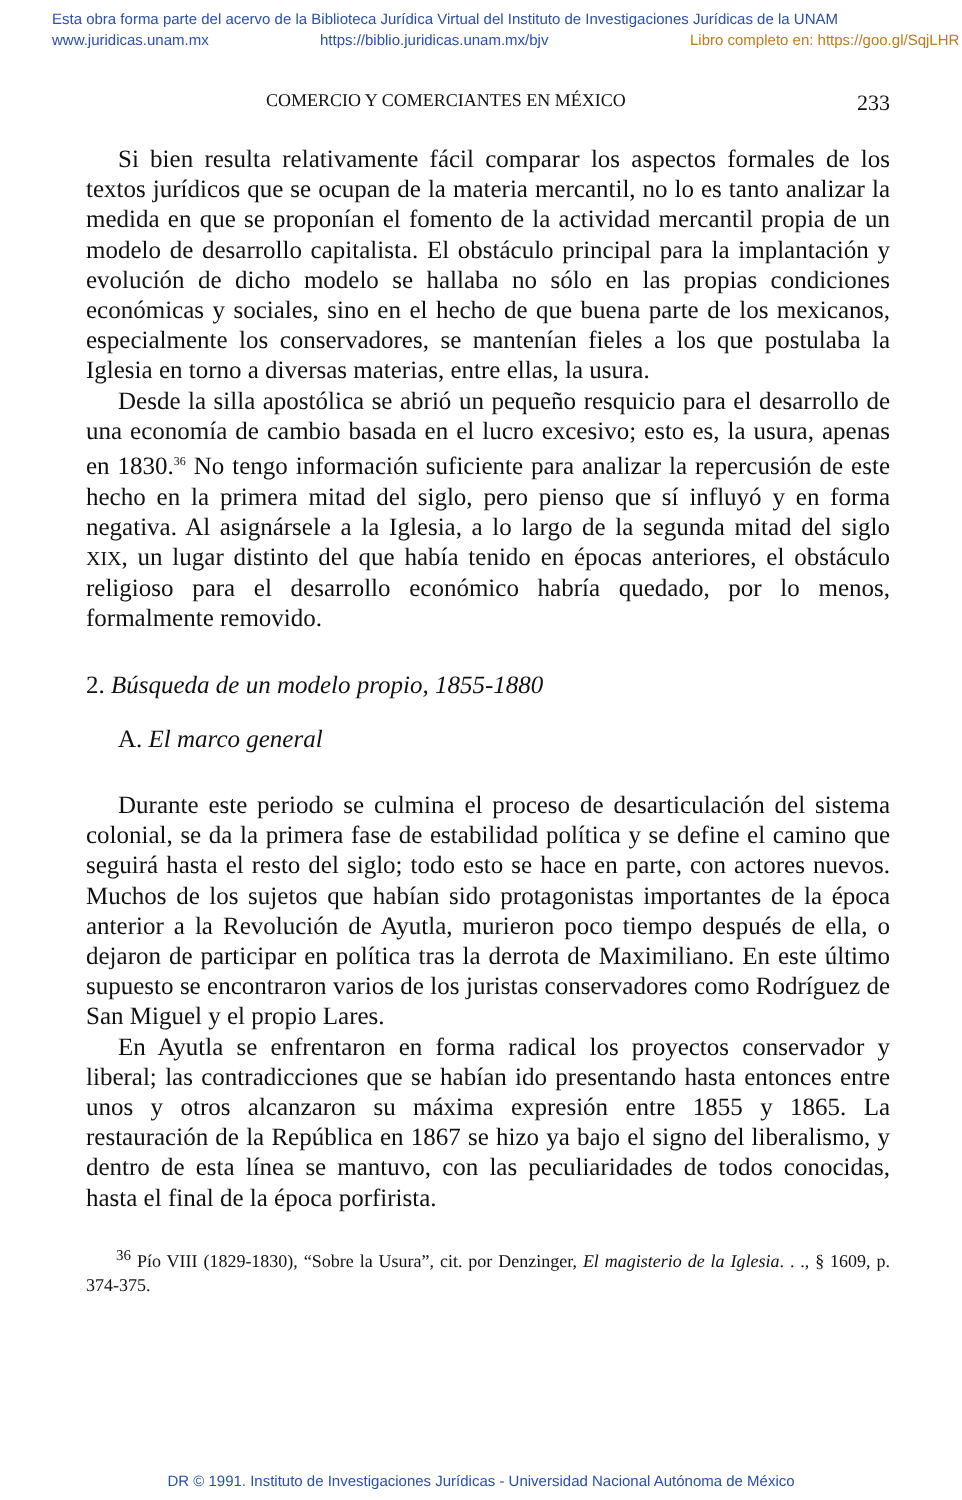Esta obra forma parte del acervo de la Biblioteca Jurídica Virtual del Instituto de Investigaciones Jurídicas de la UNAM
www.juridicas.unam.mx https://biblio.juridicas.unam.mx/bjv Libro completo en: https://goo.gl/SqjLHR
COMERCIO Y COMERCIANTES EN MÉXICO 233
Si bien resulta relativamente fácil comparar los aspectos formales de los textos jurídicos que se ocupan de la materia mercantil, no lo es tanto analizar la medida en que se proponían el fomento de la actividad mercantil propia de un modelo de desarrollo capitalista. El obstáculo principal para la implantación y evolución de dicho modelo se hallaba no sólo en las propias condiciones económicas y sociales, sino en el hecho de que buena parte de los mexicanos, especialmente los conservadores, se mantenían fieles a los que postulaba la Iglesia en torno a diversas materias, entre ellas, la usura.
Desde la silla apostólica se abrió un pequeño resquicio para el desarrollo de una economía de cambio basada en el lucro excesivo; esto es, la usura, apenas en 1830.<sup>36</sup> No tengo información suficiente para analizar la repercusión de este hecho en la primera mitad del siglo, pero pienso que sí influyó y en forma negativa. Al asignársele a la Iglesia, a lo largo de la segunda mitad del siglo XIX, un lugar distinto del que había tenido en épocas anteriores, el obstáculo religioso para el desarrollo económico habría quedado, por lo menos, formalmente removido.
2. Búsqueda de un modelo propio, 1855-1880
A. El marco general
Durante este periodo se culmina el proceso de desarticulación del sistema colonial, se da la primera fase de estabilidad política y se define el camino que seguirá hasta el resto del siglo; todo esto se hace en parte, con actores nuevos. Muchos de los sujetos que habían sido protagonistas importantes de la época anterior a la Revolución de Ayutla, murieron poco tiempo después de ella, o dejaron de participar en política tras la derrota de Maximiliano. En este último supuesto se encontraron varios de los juristas conservadores como Rodríguez de San Miguel y el propio Lares.
En Ayutla se enfrentaron en forma radical los proyectos conservador y liberal; las contradicciones que se habían ido presentando hasta entonces entre unos y otros alcanzaron su máxima expresión entre 1855 y 1865. La restauración de la República en 1867 se hizo ya bajo el signo del liberalismo, y dentro de esta línea se mantuvo, con las peculiaridades de todos conocidas, hasta el final de la época porfirista.
<sup>36</sup> Pío VIII (1829-1830), “Sobre la Usura”, cit. por Denzinger, El magisterio de la Iglesia. . ., § 1609, p. 374-375.
DR © 1991. Instituto de Investigaciones Jurídicas - Universidad Nacional Autónoma de México